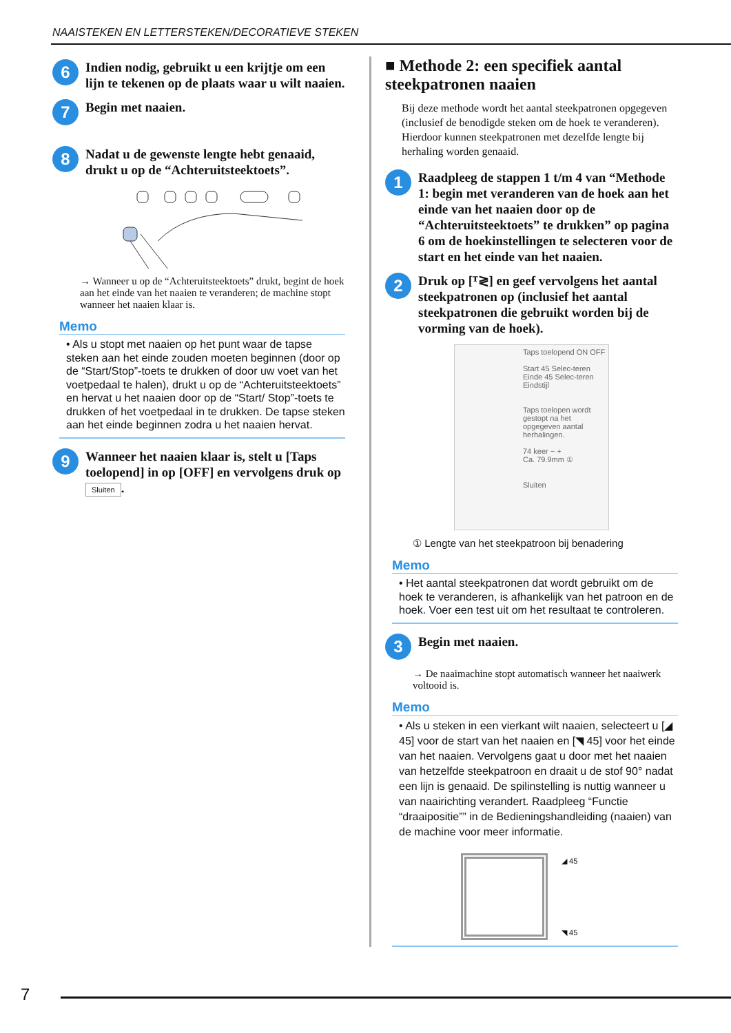NAAISTEKEN EN LETTERSTEKEN/DECORATIEVE STEKEN
6
Indien nodig, gebruikt u een krijtje om een lijn te tekenen op de plaats waar u wilt naaien.
7
Begin met naaien.
8
Nadat u de gewenste lengte hebt genaaid, drukt u op de “Achteruitsteektoets”.
→ Wanneer u op de “Achteruitsteektoets” drukt, begint de hoek aan het einde van het naaien te veranderen; de machine stopt wanneer het naaien klaar is.
Memo
• Als u stopt met naaien op het punt waar de tapse steken aan het einde zouden moeten beginnen (door op de “Start/Stop”-toets te drukken of door uw voet van het voetpedaal te halen), drukt u op de “Achteruitsteektoets” en hervat u het naaien door op de “Start/ Stop”-toets te drukken of het voetpedaal in te drukken. De tapse steken aan het einde beginnen zodra u het naaien hervat.
9
Wanneer het naaien klaar is, stelt u [Taps toelopend] in op [OFF] en vervolgens druk op Sluiten.
■ Methode 2: een specifiek aantal steekpatronen naaien
Bij deze methode wordt het aantal steekpatronen opgegeven (inclusief de benodigde steken om de hoek te veranderen). Hierdoor kunnen steekpatronen met dezelfde lengte bij herhaling worden genaaid.
1
Raadpleeg de stappen 1 t/m 4 van “Methode 1: begin met veranderen van de hoek aan het einde van het naaien door op de “Achteruitsteektoets” te drukken” op pagina 6 om de hoekinstellingen te selecteren voor de start en het einde van het naaien.
2
Druk op [ᵀ≷] en geef vervolgens het aantal steekpatronen op (inclusief het aantal steekpatronen die gebruikt worden bij de vorming van de hoek).
Taps toelopend ON OFF
Start 45 Selec-teren
Einde 45 Selec-teren
Eindstijl
Taps toelopen wordt gestopt na het opgegeven aantal herhalingen.
74 keer − +
Ca. 79.9mm ①
Sluiten
① Lengte van het steekpatroon bij benadering
Memo
• Het aantal steekpatronen dat wordt gebruikt om de hoek te veranderen, is afhankelijk van het patroon en de hoek. Voer een test uit om het resultaat te controleren.
3
Begin met naaien.
→ De naaimachine stopt automatisch wanneer het naaiwerk voltooid is.
Memo
• Als u steken in een vierkant wilt naaien, selecteert u [◢ 45] voor de start van het naaien en [◥ 45] voor het einde van het naaien. Vervolgens gaat u door met het naaien van hetzelfde steekpatroon en draait u de stof 90° nadat een lijn is genaaid. De spilinstelling is nuttig wanneer u van naairichting verandert. Raadpleeg “Functie “draaipositie”” in de Bedieningshandleiding (naaien) van de machine voor meer informatie.
◢ 45
◥ 45
7